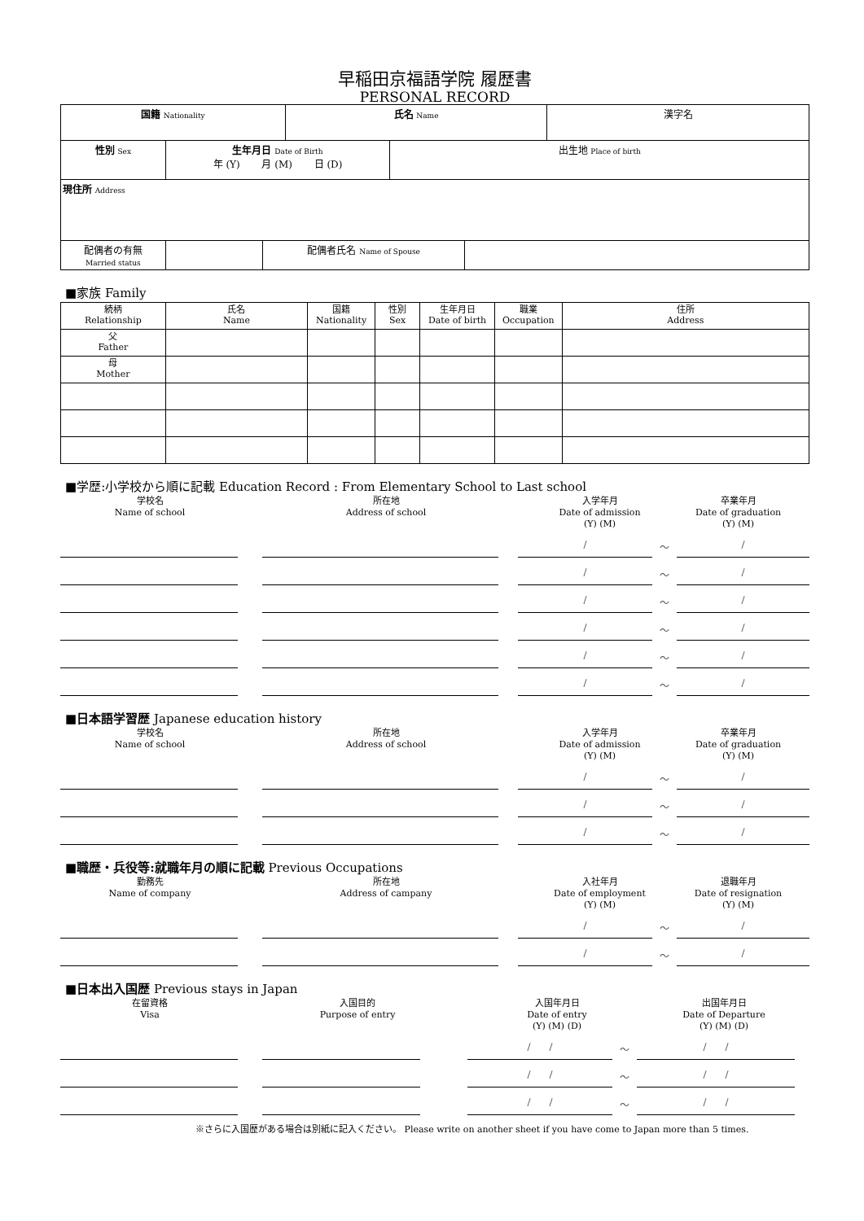早稲田京福語学院 履歴書
PERSONAL RECORD
| 国籍 Nationality | 氏名 Name | 漢字名 |
| 性別 Sex | 生年月日 Date of Birth 年 (Y) 月 (M) 日 (D) | 出生地 Place of birth |
| 現住所 Address | | |
| 配偶者の有無 Married status | | 配偶者氏名 Name of Spouse | |
■家族 Family
| 続柄 Relationship | 氏名 Name | 国籍 Nationality | 性別 Sex | 生年月日 Date of birth | 職業 Occupation | 住所 Address |
| 父 Father | | | | | | |
| 母 Mother | | | | | | |
■学歴:小学校から順に記載 Education Record : From Elementary School to Last school
学校名
Name of school
所在地
Address of school
入学年月
Date of admission
(Y) (M)
卒業年月
Date of graduation
(Y) (M)
/
〜
/
/
〜
/
/
〜
/
/
〜
/
/
〜
/
/
〜
/
■日本語学習歴 Japanese education history
学校名
Name of school
所在地
Address of school
入学年月
Date of admission
(Y) (M)
卒業年月
Date of graduation
(Y) (M)
/
〜
/
/
〜
/
/
〜
/
■職歴・兵役等:就職年月の順に記載 Previous Occupations
勤務先
Name of company
所在地
Address of campany
入社年月
Date of employment
(Y) (M)
退職年月
Date of resignation
(Y) (M)
/
〜
/
/
〜
/
■日本出入国歴 Previous stays in Japan
在留資格
Visa
入国目的
Purpose of entry
入国年月日
Date of entry
(Y) (M) (D)
出国年月日
Date of Departure
(Y) (M) (D)
/ /
〜
/ /
/ /
〜
/ /
/ /
〜
/ /
※さらに入国歴がある場合は別紙に記入ください。 Please write on another sheet if you have come to Japan more than 5 times.